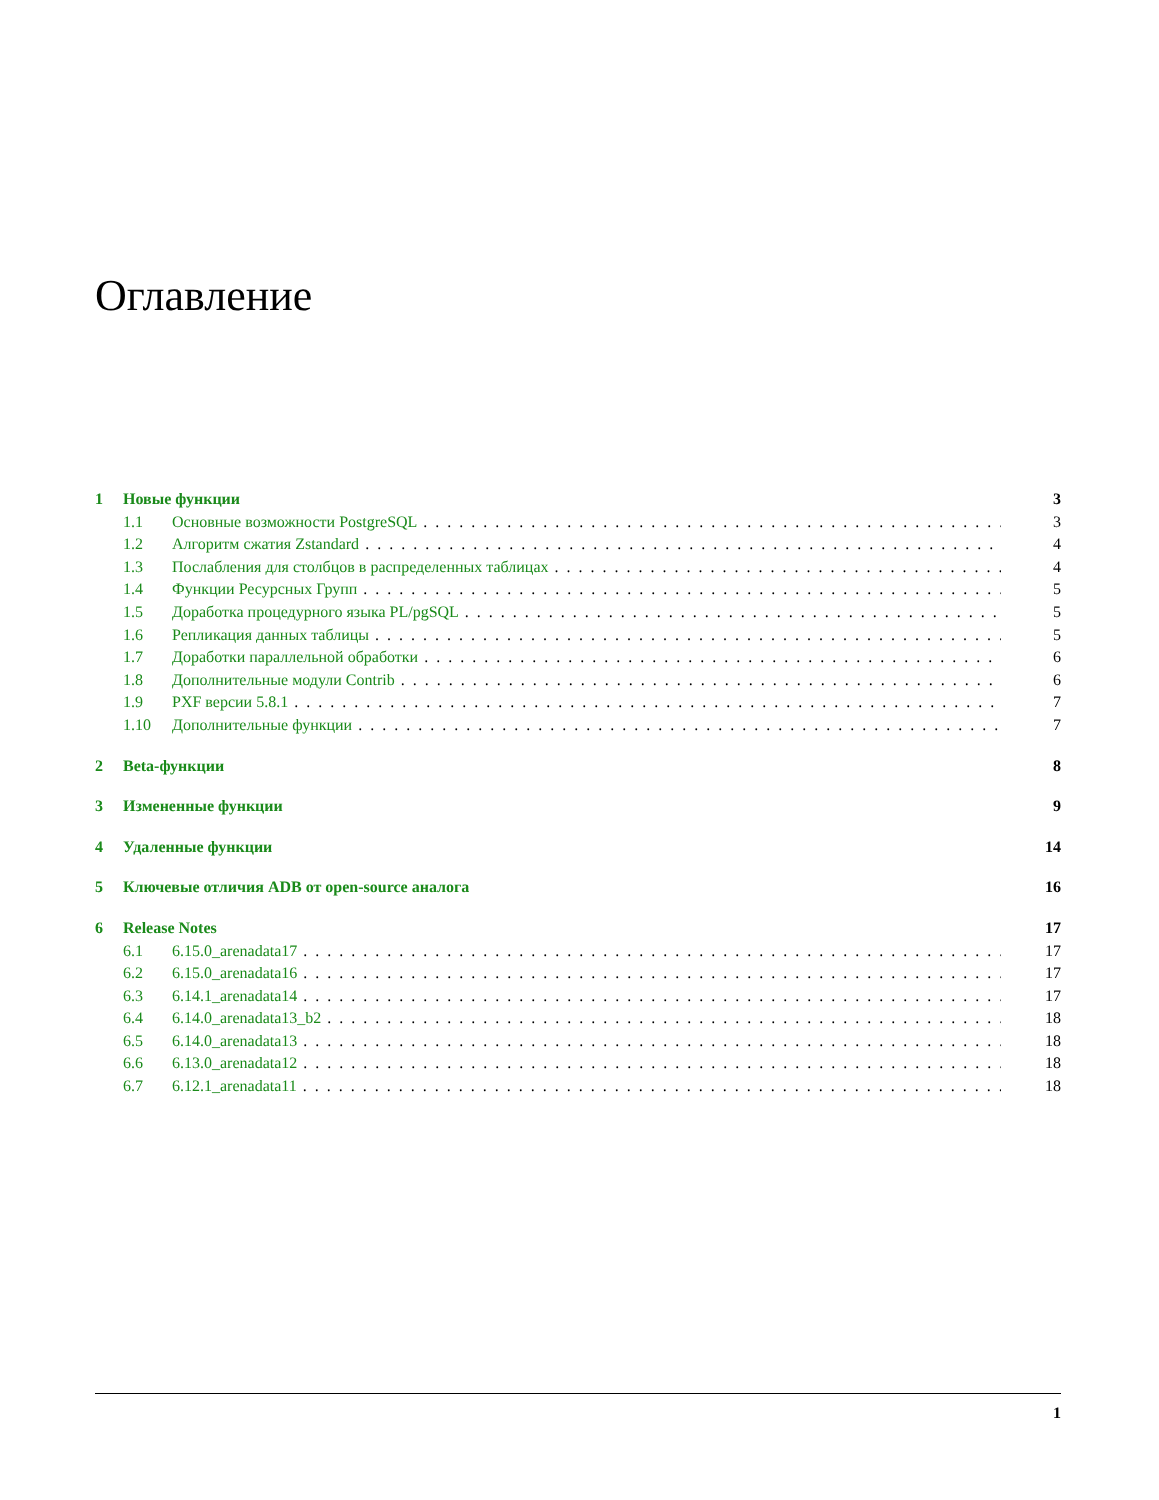Оглавление
1 Новые функции 3
1.1 Основные возможности PostgreSQL 3
1.2 Алгоритм сжатия Zstandard 4
1.3 Послабления для столбцов в распределенных таблицах 4
1.4 Функции Ресурсных Групп 5
1.5 Доработка процедурного языка PL/pgSQL 5
1.6 Репликация данных таблицы 5
1.7 Доработки параллельной обработки 6
1.8 Дополнительные модули Contrib 6
1.9 PXF версии 5.8.1 7
1.10 Дополнительные функции 7
2 Beta-функции 8
3 Измененные функции 9
4 Удаленные функции 14
5 Ключевые отличия ADB от open-source аналога 16
6 Release Notes 17
6.1 6.15.0_arenadata17 17
6.2 6.15.0_arenadata16 17
6.3 6.14.1_arenadata14 17
6.4 6.14.0_arenadata13_b2 18
6.5 6.14.0_arenadata13 18
6.6 6.13.0_arenadata12 18
6.7 6.12.1_arenadata11 18
1